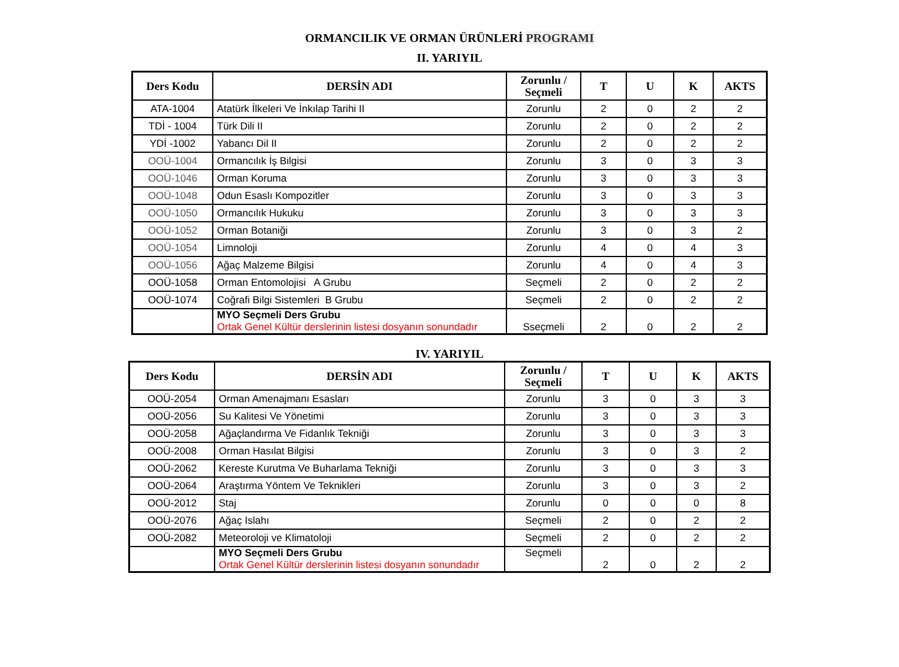ORMANCILIK VE ORMAN ÜRÜNLERİ PROGRAMI
II. YARIYIL
| Ders Kodu | DERSİN ADI | Zorunlu / Seçmeli | T | U | K | AKTS |
| --- | --- | --- | --- | --- | --- | --- |
| ATA-1004 | Atatürk İlkeleri Ve İnkılap Tarihi II | Zorunlu | 2 | 0 | 2 | 2 |
| TDİ - 1004 | Türk Dili II | Zorunlu | 2 | 0 | 2 | 2 |
| YDİ -1002 | Yabancı Dil II | Zorunlu | 2 | 0 | 2 | 2 |
| OOÜ-1004 | Ormancılık İş Bilgisi | Zorunlu | 3 | 0 | 3 | 3 |
| OOÜ-1046 | Orman Koruma | Zorunlu | 3 | 0 | 3 | 3 |
| OOÜ-1048 | Odun Esaslı Kompozitler | Zorunlu | 3 | 0 | 3 | 3 |
| OOÜ-1050 | Ormancılık Hukuku | Zorunlu | 3 | 0 | 3 | 3 |
| OOÜ-1052 | Orman Botaniği | Zorunlu | 3 | 0 | 3 | 2 |
| OOÜ-1054 | Limnoloji | Zorunlu | 4 | 0 | 4 | 3 |
| OOÜ-1056 | Ağaç Malzeme Bilgisi | Zorunlu | 4 | 0 | 4 | 3 |
| OOÜ-1058 | Orman Entomolojisi A Grubu | Seçmeli | 2 | 0 | 2 | 2 |
| OOÜ-1074 | Coğrafi Bilgi Sistemleri B Grubu | Seçmeli | 2 | 0 | 2 | 2 |
| | MYO Seçmeli Ders Grubu Ortak Genel Kültür derslerinin listesi dosyanın sonundadır | Sseçmeli | 2 | 0 | 2 | 2 |
IV. YARIYIL
| Ders Kodu | DERSİN ADI | Zorunlu / Seçmeli | T | U | K | AKTS |
| --- | --- | --- | --- | --- | --- | --- |
| OOÜ-2054 | Orman Amenajmanı Esasları | Zorunlu | 3 | 0 | 3 | 3 |
| OOÜ-2056 | Su Kalitesi Ve Yönetimi | Zorunlu | 3 | 0 | 3 | 3 |
| OOÜ-2058 | Ağaçlandırma Ve Fidanlık Tekniği | Zorunlu | 3 | 0 | 3 | 3 |
| OOÜ-2008 | Orman Hasılat Bilgisi | Zorunlu | 3 | 0 | 3 | 2 |
| OOÜ-2062 | Kereste Kurutma Ve Buharlama Tekniği | Zorunlu | 3 | 0 | 3 | 3 |
| OOÜ-2064 | Araştırma Yöntem Ve Teknikleri | Zorunlu | 3 | 0 | 3 | 2 |
| OOÜ-2012 | Staj | Zorunlu | 0 | 0 | 0 | 8 |
| OOÜ-2076 | Ağaç Islahı | Seçmeli | 2 | 0 | 2 | 2 |
| OOÜ-2082 | Meteoroloji ve Klimatoloji | Seçmeli | 2 | 0 | 2 | 2 |
| | MYO Seçmeli Ders Grubu Ortak Genel Kültür derslerinin listesi dosyanın sonundadır | Seçmeli | 2 | 0 | 2 | 2 |